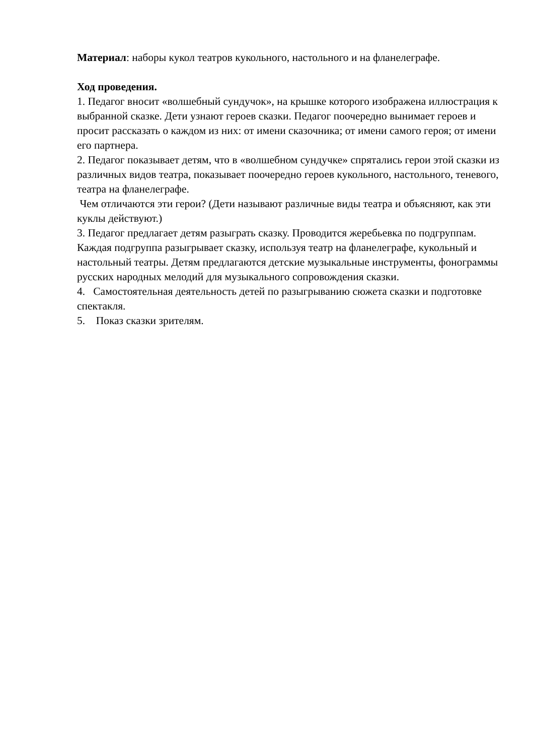Материал: наборы кукол театров кукольного, настольного и на фланелеграфе.
Ход проведения.
1. Педагог вносит «волшебный сундучок», на крышке которого изображена иллюстрация к выбранной сказке. Дети узнают героев сказки. Педагог поочередно вынимает героев и просит рассказать о каждом из них: от имени сказочника; от имени самого героя; от имени его партнера.
2. Педагог показывает детям, что в «волшебном сундучке» спрятались герои этой сказки из различных видов театра, показывает поочередно героев кукольного, настольного, теневого, театра на фланелеграфе.
Чем отличаются эти герои? (Дети называют различные виды театра и объясняют, как эти куклы действуют.)
3. Педагог предлагает детям разыграть сказку. Проводится жеребьевка по подгруппам. Каждая подгруппа разыгрывает сказку, используя театр на фланелеграфе, кукольный и настольный театры. Детям предлагаются детские музыкальные инструменты, фонограммы русских народных мелодий для музыкального сопровождения сказки.
4. Самостоятельная деятельность детей по разыгрыванию сюжета сказки и подготовке спектакля.
5. Показ сказки зрителям.